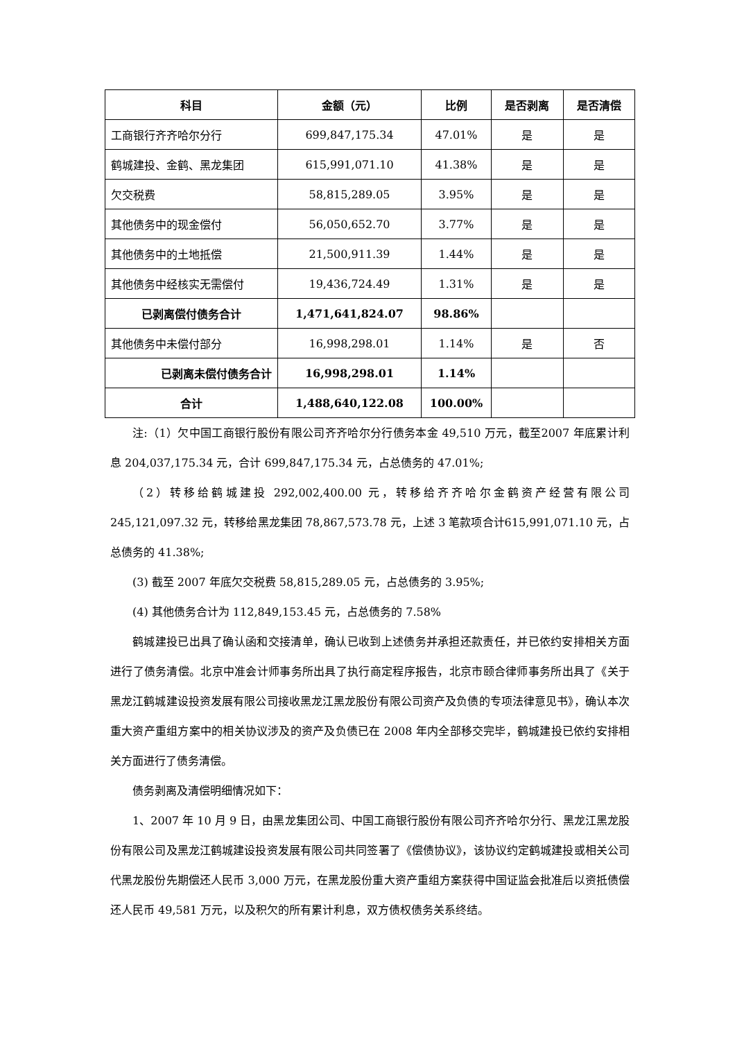| 科目 | 金额（元） | 比例 | 是否剥离 | 是否清偿 |
| --- | --- | --- | --- | --- |
| 工商银行齐齐哈尔分行 | 699,847,175.34 | 47.01% | 是 | 是 |
| 鹤城建投、金鹤、黑龙集团 | 615,991,071.10 | 41.38% | 是 | 是 |
| 欠交税费 | 58,815,289.05 | 3.95% | 是 | 是 |
| 其他债务中的现金偿付 | 56,050,652.70 | 3.77% | 是 | 是 |
| 其他债务中的土地抵偿 | 21,500,911.39 | 1.44% | 是 | 是 |
| 其他债务中经核实无需偿付 | 19,436,724.49 | 1.31% | 是 | 是 |
| 已剥离偿付债务合计 | 1,471,641,824.07 | 98.86% | | |
| 其他债务中未偿付部分 | 16,998,298.01 | 1.14% | 是 | 否 |
| 已剥离未偿付债务合计 | 16,998,298.01 | 1.14% | | |
| 合计 | 1,488,640,122.08 | 100.00% | | |
注:（1）欠中国工商银行股份有限公司齐齐哈尔分行债务本金 49,510 万元，截至2007 年底累计利息 204,037,175.34 元，合计 699,847,175.34 元，占总债务的 47.01%;
（2）转移给鹤城建投 292,002,400.00 元，转移给齐齐哈尔金鹤资产经营有限公司 245,121,097.32 元，转移给黑龙集团 78,867,573.78 元，上述 3 笔款项合计615,991,071.10 元，占总债务的 41.38%;
(3) 截至 2007 年底欠交税费 58,815,289.05 元，占总债务的 3.95%;
(4) 其他债务合计为 112,849,153.45 元，占总债务的 7.58%
鹤城建投已出具了确认函和交接清单，确认已收到上述债务并承担还款责任，并已依约安排相关方面进行了债务清偿。北京中准会计师事务所出具了执行商定程序报告，北京市颐合律师事务所出具了《关于黑龙江鹤城建设投资发展有限公司接收黑龙江黑龙股份有限公司资产及负债的专项法律意见书》，确认本次重大资产重组方案中的相关协议涉及的资产及负债已在 2008 年内全部移交完毕，鹤城建投已依约安排相关方面进行了债务清偿。
债务剥离及清偿明细情况如下：
1、2007 年 10 月 9 日，由黑龙集团公司、中国工商银行股份有限公司齐齐哈尔分行、黑龙江黑龙股份有限公司及黑龙江鹤城建设投资发展有限公司共同签署了《偿债协议》，该协议约定鹤城建投或相关公司代黑龙股份先期偿还人民币 3,000 万元，在黑龙股份重大资产重组方案获得中国证监会批准后以资抵债偿还人民币 49,581 万元，以及积欠的所有累计利息，双方债权债务关系终结。